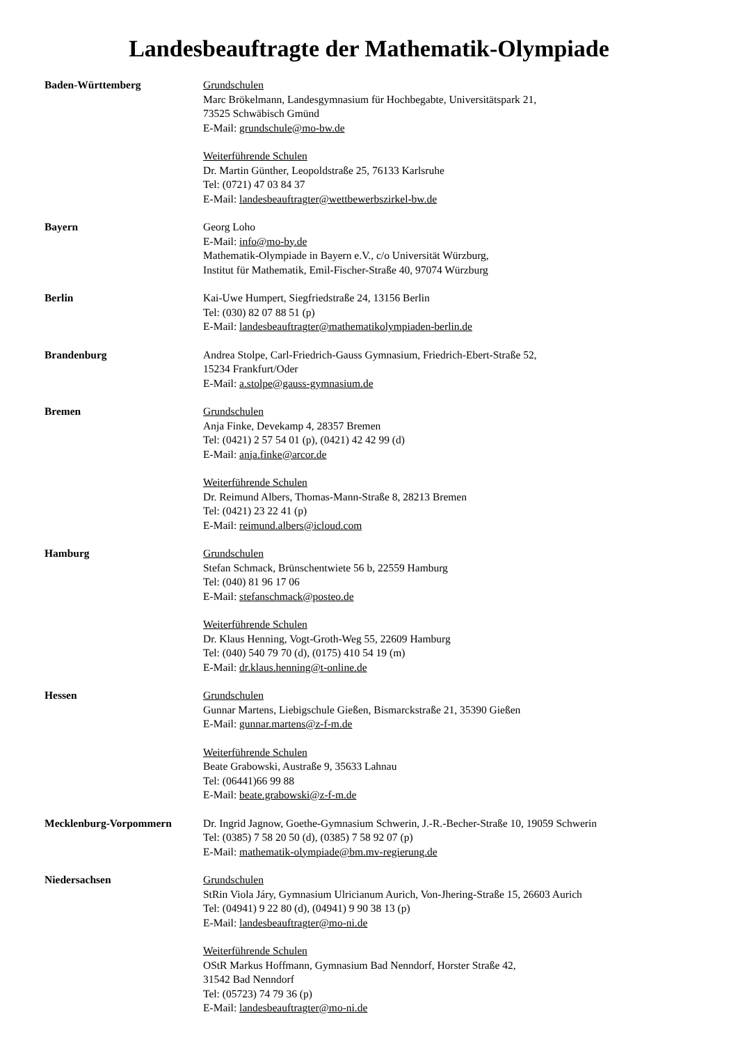Landesbeauftragte der Mathematik-Olympiade
Baden-Württemberg Grundschulen
Marc Brökelmann, Landesgymnasium für Hochbegabte, Universitätspark 21,
73525 Schwäbisch Gmünd
E-Mail: grundschule@mo-bw.de
Weiterführende Schulen
Dr. Martin Günther, Leopoldstraße 25, 76133 Karlsruhe
Tel: (0721) 47 03 84 37
E-Mail: landesbeauftragter@wettbewerbszirkel-bw.de
Bayern Georg Loho
E-Mail: info@mo-by.de
Mathematik-Olympiade in Bayern e.V., c/o Universität Würzburg,
Institut für Mathematik, Emil-Fischer-Straße 40, 97074 Würzburg
Berlin Kai-Uwe Humpert, Siegfriedstraße 24, 13156 Berlin
Tel: (030) 82 07 88 51 (p)
E-Mail: landesbeauftragter@mathematikolympiaden-berlin.de
Brandenburg Andrea Stolpe, Carl-Friedrich-Gauss Gymnasium, Friedrich-Ebert-Straße 52,
15234 Frankfurt/Oder
E-Mail: a.stolpe@gauss-gymnasium.de
Bremen Grundschulen
Anja Finke, Devekamp 4, 28357 Bremen
Tel: (0421) 2 57 54 01 (p), (0421) 42 42 99 (d)
E-Mail: anja.finke@arcor.de
Weiterführende Schulen
Dr. Reimund Albers, Thomas-Mann-Straße 8, 28213 Bremen
Tel: (0421) 23 22 41 (p)
E-Mail: reimund.albers@icloud.com
Hamburg Grundschulen
Stefan Schmack, Brünschentwiete 56 b, 22559 Hamburg
Tel: (040) 81 96 17 06
E-Mail: stefanschmack@posteo.de
Weiterführende Schulen
Dr. Klaus Henning, Vogt-Groth-Weg 55, 22609 Hamburg
Tel: (040) 540 79 70 (d), (0175) 410 54 19 (m)
E-Mail: dr.klaus.henning@t-online.de
Hessen Grundschulen
Gunnar Martens, Liebigschule Gießen, Bismarckstraße 21, 35390 Gießen
E-Mail: gunnar.martens@z-f-m.de
Weiterführende Schulen
Beate Grabowski, Austraße 9, 35633 Lahnau
Tel: (06441)66 99 88
E-Mail: beate.grabowski@z-f-m.de
Mecklenburg-Vorpommern Dr. Ingrid Jagnow, Goethe-Gymnasium Schwerin, J.-R.-Becher-Straße 10, 19059 Schwerin
Tel: (0385) 7 58 20 50 (d), (0385) 7 58 92 07 (p)
E-Mail: mathematik-olympiade@bm.mv-regierung.de
Niedersachsen Grundschulen
StRin Viola Járy, Gymnasium Ulricianum Aurich, Von-Jhering-Straße 15, 26603 Aurich
Tel: (04941) 9 22 80 (d), (04941) 9 90 38 13 (p)
E-Mail: landesbeauftragter@mo-ni.de
Weiterführende Schulen
OStR Markus Hoffmann, Gymnasium Bad Nenndorf, Horster Straße 42,
31542 Bad Nenndorf
Tel: (05723) 74 79 36 (p)
E-Mail: landesbeauftragter@mo-ni.de